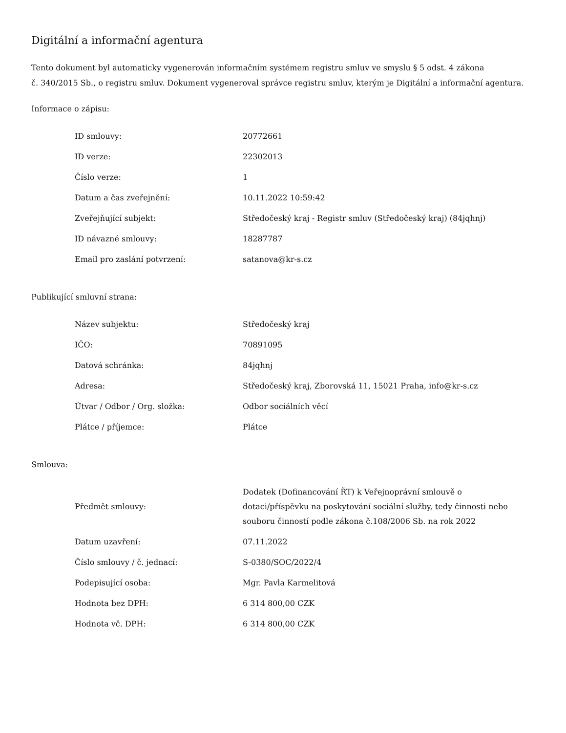Digitální a informační agentura
Tento dokument byl automaticky vygenerován informačním systémem registru smluv ve smyslu § 5 odst. 4 zákona
č. 340/2015 Sb., o registru smluv. Dokument vygeneroval správce registru smluv, kterým je Digitální a informační agentura.
Informace o zápisu:
| ID smlouvy: | 20772661 |
| ID verze: | 22302013 |
| Číslo verze: | 1 |
| Datum a čas zveřejnění: | 10.11.2022 10:59:42 |
| Zveřejňující subjekt: | Středočeský kraj - Registr smluv (Středočeský kraj) (84jqhnj) |
| ID návazné smlouvy: | 18287787 |
| Email pro zaslání potvrzení: | satanova@kr-s.cz |
Publikující smluvní strana:
| Název subjektu: | Středočeský kraj |
| IČO: | 70891095 |
| Datová schránka: | 84jqhnj |
| Adresa: | Středočeský kraj, Zborovská 11, 15021 Praha, info@kr-s.cz |
| Útvar / Odbor / Org. složka: | Odbor sociálních věcí |
| Plátce / příjemce: | Plátce |
Smlouva:
| Předmět smlouvy: | Dodatek (Dofinancování ŘT) k Veřejnoprávní smlouvě o dotaci/příspěvku na poskytování sociální služby, tedy činnosti nebo souboru činností podle zákona č.108/2006 Sb. na rok 2022 |
| Datum uzavření: | 07.11.2022 |
| Číslo smlouvy / č. jednací: | S-0380/SOC/2022/4 |
| Podepisující osoba: | Mgr. Pavla Karmelitová |
| Hodnota bez DPH: | 6 314 800,00 CZK |
| Hodnota vč. DPH: | 6 314 800,00 CZK |